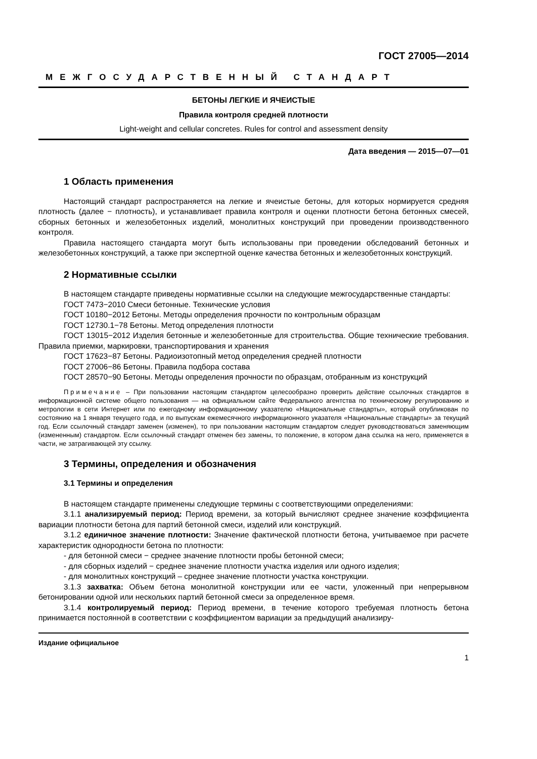ГОСТ 27005—2014
МЕЖГОСУДАРСТВЕННЫЙ СТАНДАРТ
БЕТОНЫ ЛЕГКИЕ И ЯЧЕИСТЫЕ
Правила контроля средней плотности
Light-weight and cellular concretes. Rules for control and assessment density
Дата введения — 2015—07—01
1 Область применения
Настоящий стандарт распространяется на легкие и ячеистые бетоны, для которых нормируется средняя плотность (далее − плотность), и устанавливает правила контроля и оценки плотности бетона бетонных смесей, сборных бетонных и железобетонных изделий, монолитных конструкций при проведении производственного контроля.
Правила настоящего стандарта могут быть использованы при проведении обследований бетонных и железобетонных конструкций, а также при экспертной оценке качества бетонных и железобетонных конструкций.
2 Нормативные ссылки
В настоящем стандарте приведены нормативные ссылки на следующие межгосударственные стандарты:
ГОСТ 7473−2010 Смеси бетонные. Технические условия
ГОСТ 10180−2012 Бетоны. Методы определения прочности по контрольным образцам
ГОСТ 12730.1−78 Бетоны. Метод определения плотности
ГОСТ 13015−2012 Изделия бетонные и железобетонные для строительства. Общие технические требования. Правила приемки, маркировки, транспортирования и хранения
ГОСТ 17623−87 Бетоны. Радиоизотопный метод определения средней плотности
ГОСТ 27006−86 Бетоны. Правила подбора состава
ГОСТ 28570−90 Бетоны. Методы определения прочности по образцам, отобранным из конструкций
Примечание – При пользовании настоящим стандартом целесообразно проверить действие ссылочных стандартов в информационной системе общего пользования — на официальном сайте Федерального агентства по техническому регулированию и метрологии в сети Интернет или по ежегодному информационному указателю «Национальные стандарты», который опубликован по состоянию на 1 января текущего года, и по выпускам ежемесячного информационного указателя «Национальные стандарты» за текущий год. Если ссылочный стандарт заменен (изменен), то при пользовании настоящим стандартом следует руководствоваться заменяющим (измененным) стандартом. Если ссылочный стандарт отменен без замены, то положение, в котором дана ссылка на него, применяется в части, не затрагивающей эту ссылку.
3 Термины, определения и обозначения
3.1 Термины и определения
В настоящем стандарте применены следующие термины с соответствующими определениями:
3.1.1 анализируемый период: Период времени, за который вычисляют среднее значение коэффициента вариации плотности бетона для партий бетонной смеси, изделий или конструкций.
3.1.2 единичное значение плотности: Значение фактической плотности бетона, учитываемое при расчете характеристик однородности бетона по плотности:
- для бетонной смеси − среднее значение плотности пробы бетонной смеси;
- для сборных изделий − среднее значение плотности участка изделия или одного изделия;
- для монолитных конструкций – среднее значение плотности участка конструкции.
3.1.3 захватка: Объем бетона монолитной конструкции или ее части, уложенный при непрерывном бетонировании одной или нескольких партий бетонной смеси за определенное время.
3.1.4 контролируемый период: Период времени, в течение которого требуемая плотность бетона принимается постоянной в соответствии с коэффициентом вариации за предыдущий анализиру-
Издание официальное
1